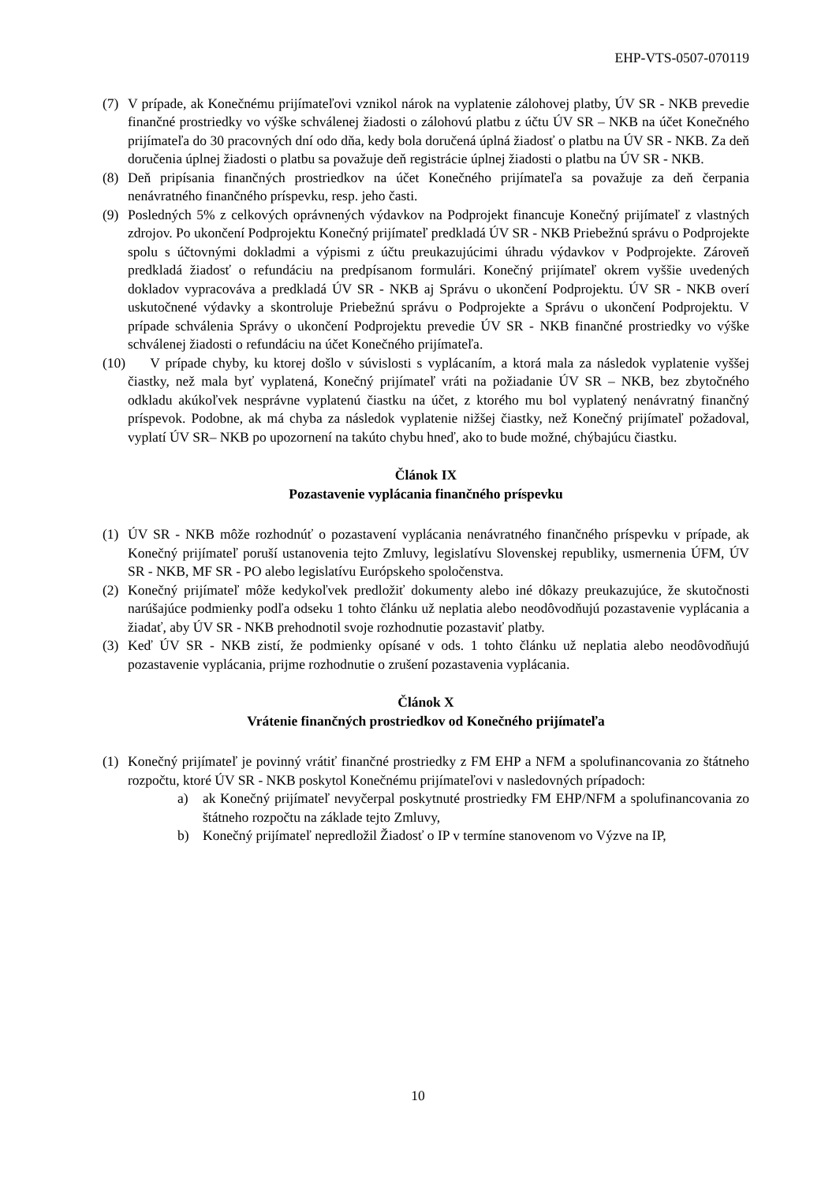EHP-VTS-0507-070119
(7) V prípade, ak Konečnému prijímateľovi vznikol nárok na vyplatenie zálohovej platby, ÚV SR - NKB prevedie finančné prostriedky vo výške schválenej žiadosti o zálohovú platbu z účtu ÚV SR – NKB na účet Konečného prijímateľa do 30 pracovných dní odo dňa, kedy bola doručená úplná žiadosť o platbu na ÚV SR - NKB. Za deň doručenia úplnej žiadosti o platbu sa považuje deň registrácie úplnej žiadosti o platbu na ÚV SR - NKB.
(8) Deň pripísania finančných prostriedkov na účet Konečného prijímateľa sa považuje za deň čerpania nenávratného finančného príspevku, resp. jeho časti.
(9) Posledných 5% z celkových oprávnených výdavkov na Podprojekt financuje Konečný prijímateľ z vlastných zdrojov. Po ukončení Podprojektu Konečný prijímateľ predkladá ÚV SR - NKB Priebežnú správu o Podprojekte spolu s účtovnými dokladmi a výpismi z účtu preukazujúcimi úhradu výdavkov v Podprojekte. Zároveň predkladá žiadosť o refundáciu na predpísanom formulári. Konečný prijímateľ okrem vyššie uvedených dokladov vypracováva a predkladá ÚV SR - NKB aj Správu o ukončení Podprojektu. ÚV SR - NKB overí uskutočnené výdavky a skontroluje Priebežnú správu o Podprojekte a Správu o ukončení Podprojektu. V prípade schválenia Správy o ukončení Podprojektu prevedie ÚV SR - NKB finančné prostriedky vo výške schválenej žiadosti o refundáciu na účet Konečného prijímateľa.
(10) V prípade chyby, ku ktorej došlo v súvislosti s vyplácaním, a ktorá mala za následok vyplatenie vyššej čiastky, než mala byť vyplatená, Konečný prijímateľ vráti na požiadanie ÚV SR – NKB, bez zbytočného odkladu akúkoľvek nesprávne vyplatenú čiastku na účet, z ktorého mu bol vyplatený nenávratný finančný príspevok. Podobne, ak má chyba za následok vyplatenie nižšej čiastky, než Konečný prijímateľ požadoval, vyplatí ÚV SR– NKB po upozornení na takúto chybu hneď, ako to bude možné, chýbajúcu čiastku.
Článok IX
Pozastavenie vyplácania finančného príspevku
(1) ÚV SR - NKB môže rozhodnúť o pozastavení vyplácania nenávratného finančného príspevku v prípade, ak Konečný prijímateľ poruší ustanovenia tejto Zmluvy, legislatívu Slovenskej republiky, usmernenia ÚFM, ÚV SR - NKB, MF SR - PO alebo legislatívu Európskeho spoločenstva.
(2) Konečný prijímateľ môže kedykoľvek predložiť dokumenty alebo iné dôkazy preukazujúce, že skutočnosti narúšajúce podmienky podľa odseku 1 tohto článku už neplatia alebo neodôvodňujú pozastavenie vyplácania a žiadať, aby ÚV SR - NKB prehodnotil svoje rozhodnutie pozastaviť platby.
(3) Keď ÚV SR - NKB zistí, že podmienky opísané v ods. 1 tohto článku už neplatia alebo neodôvodňujú pozastavenie vyplácania, prijme rozhodnutie o zrušení pozastavenia vyplácania.
Článok X
Vrátenie finančných prostriedkov od Konečného prijímateľa
(1) Konečný prijímateľ je povinný vrátiť finančné prostriedky z FM EHP a NFM a spolufinancovania zo štátneho rozpočtu, ktoré ÚV SR - NKB poskytol Konečnému prijímateľovi v nasledovných prípadoch:
a) ak Konečný prijímateľ nevyčerpal poskytnuté prostriedky FM EHP/NFM a spolufinancovania zo štátneho rozpočtu na základe tejto Zmluvy,
b) Konečný prijímateľ nepredložil Žiadosť o IP v termíne stanovenom vo Výzve na IP,
10